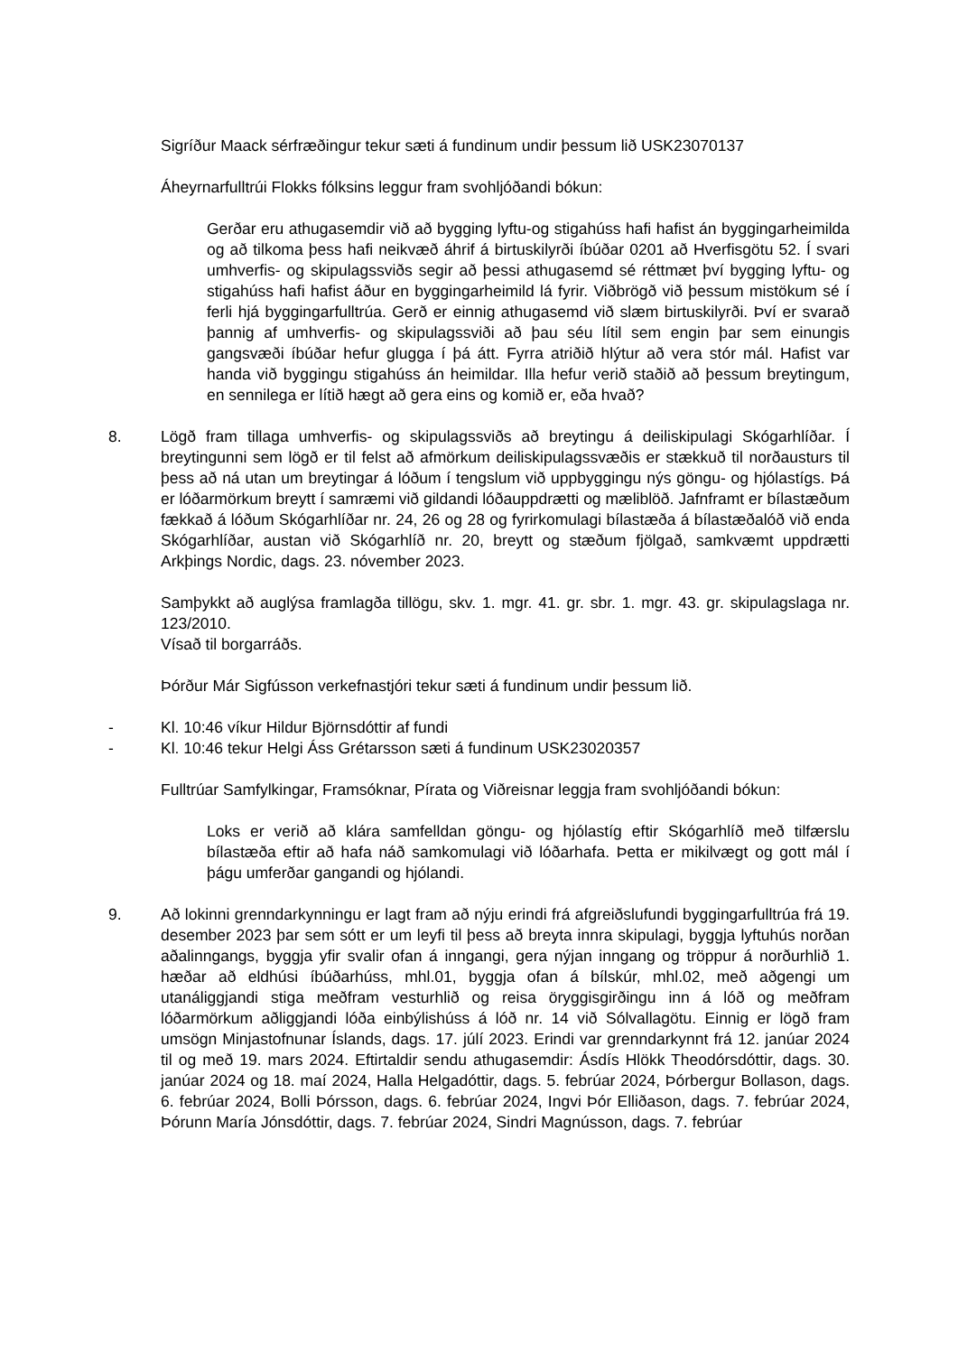Sigríður Maack sérfræðingur tekur sæti á fundinum undir þessum lið USK23070137
Áheyrnarfulltrúi Flokks fólksins leggur fram svohljóðandi bókun:
Gerðar eru athugasemdir við að bygging lyftu-og stigahúss hafi hafist án byggingarheimilda og að tilkoma þess hafi neikvæð áhrif á birtuskilyrði íbúðar 0201 að Hverfisgötu 52. Í svari umhverfis- og skipulagssviðs segir að þessi athugasemd sé réttmæt því bygging lyftu- og stigahúss hafi hafist áður en byggingarheimild lá fyrir. Viðbrögð við þessum mistökum sé í ferli hjá byggingarfulltrúa. Gerð er einnig athugasemd við slæm birtuskilyrði. Því er svarað þannig af umhverfis- og skipulagssviði að þau séu lítil sem engin þar sem einungis gangsvæði íbúðar hefur glugga í þá átt. Fyrra atriðið hlýtur að vera stór mál. Hafist var handa við byggingu stigahúss án heimildar. Illa hefur verið staðið að þessum breytingum, en sennilega er lítið hægt að gera eins og komið er, eða hvað?
8. Lögð fram tillaga umhverfis- og skipulagssviðs að breytingu á deiliskipulagi Skógarhlíðar. Í breytingunni sem lögð er til felst að afmörkum deiliskipulagssvæðis er stækkuð til norðausturs til þess að ná utan um breytingar á lóðum í tengslum við uppbyggingu nýs göngu- og hjólastígs. Þá er lóðarmörkum breytt í samræmi við gildandi lóðauppdrætti og mæliblöð. Jafnframt er bílastæðum fækkað á lóðum Skógarhlíðar nr. 24, 26 og 28 og fyrirkomulagi bílastæða á bílastæðalóð við enda Skógarhlíðar, austan við Skógarhlíð nr. 20, breytt og stæðum fjölgað, samkvæmt uppdrætti Arkþings Nordic, dags. 23. nóvember 2023.
Samþykkt að auglýsa framlagða tillögu, skv. 1. mgr. 41. gr. sbr. 1. mgr. 43. gr. skipulagslaga nr. 123/2010.
Vísað til borgarráðs.
Þórður Már Sigfússon verkefnastjóri tekur sæti á fundinum undir þessum lið.
- Kl. 10:46 víkur Hildur Björnsdóttir af fundi
- Kl. 10:46 tekur Helgi Áss Grétarsson sæti á fundinum USK23020357
Fulltrúar Samfylkingar, Framsóknar, Pírata og Viðreisnar leggja fram svohljóðandi bókun:
Loks er verið að klára samfelldan göngu- og hjólastíg eftir Skógarhlíð með tilfærslu bílastæða eftir að hafa náð samkomulagi við lóðarhafa. Þetta er mikilvægt og gott mál í þágu umferðar gangandi og hjólandi.
9. Að lokinni grenndarkynningu er lagt fram að nýju erindi frá afgreiðslufundi byggingarfulltrúa frá 19. desember 2023 þar sem sótt er um leyfi til þess að breyta innra skipulagi, byggja lyftuhús norðan aðalinngangs, byggja yfir svalir ofan á inngangi, gera nýjan inngang og tröppur á norðurhlið 1. hæðar að eldhúsi íbúðarhúss, mhl.01, byggja ofan á bílskúr, mhl.02, með aðgengi um utanáliggjandi stiga meðfram vesturhlið og reisa öryggisgirðingu inn á lóð og meðfram lóðarmörkum aðliggjandi lóða einbýlishúss á lóð nr. 14 við Sólvallagötu. Einnig er lögð fram umsögn Minjastofnunar Íslands, dags. 17. júlí 2023. Erindi var grenndarkynnt frá 12. janúar 2024 til og með 19. mars 2024. Eftirtaldir sendu athugasemdir: Ásdís Hlökk Theodórsdóttir, dags. 30. janúar 2024 og 18. maí 2024, Halla Helgadóttir, dags. 5. febrúar 2024, Þórbergur Bollason, dags. 6. febrúar 2024, Bolli Þórsson, dags. 6. febrúar 2024, Ingvi Þór Elliðason, dags. 7. febrúar 2024, Þórunn María Jónsdóttir, dags. 7. febrúar 2024, Sindri Magnússon, dags. 7. febrúar